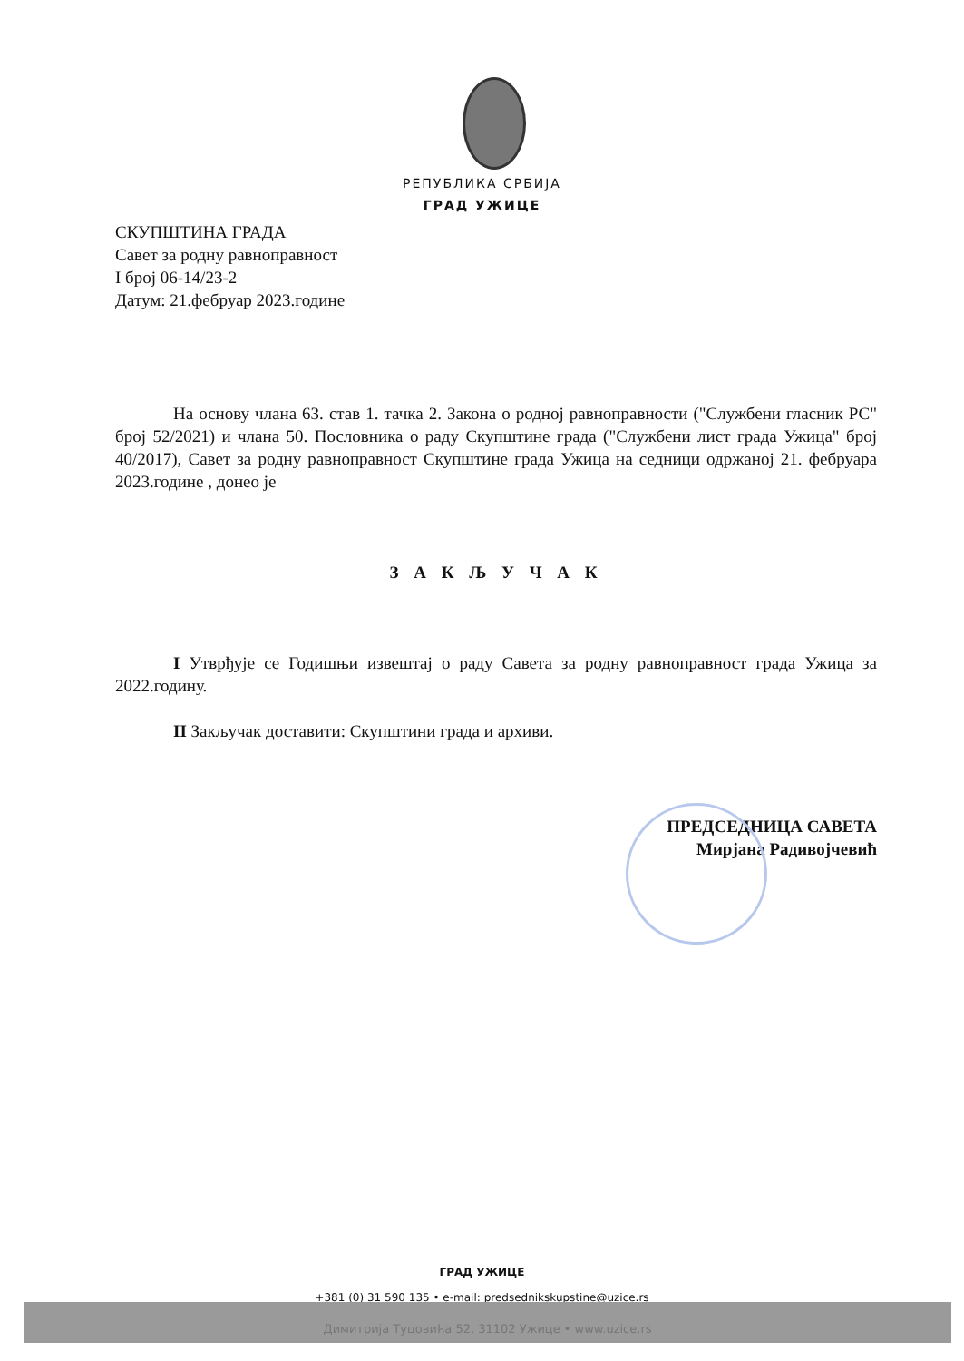РЕПУБЛИКА СРБИЈА
ГРАД УЖИЦЕ
СКУПШТИНА ГРАДА
Савет за родну равноправност
I број 06-14/23-2
Датум: 21.фебруар 2023.године
На основу члана 63. став 1. тачка 2. Закона о родној равноправности ("Службени гласник РС" број 52/2021) и члана 50. Пословника о раду Скупштине града ("Службени лист града Ужица" број 40/2017), Савет за родну равноправност Скупштине града Ужица на седници одржаној 21. фебруара 2023.године , донео је
З А К Љ У Ч А К
I Утврђује се Годишњи извештај о раду Савета за родну равноправност града Ужица за 2022.годину.
II Закључак доставити: Скупштини града и архиви.
ПРЕДСЕДНИЦА САВЕТА
Мирјана Радивојчевић
ГРАД УЖИЦЕ
+381 (0) 31 590 135 • e-mail: predsednikskupstine@uzice.rs
Димитрија Туцовића 52, 31102 Ужице • www.uzice.rs